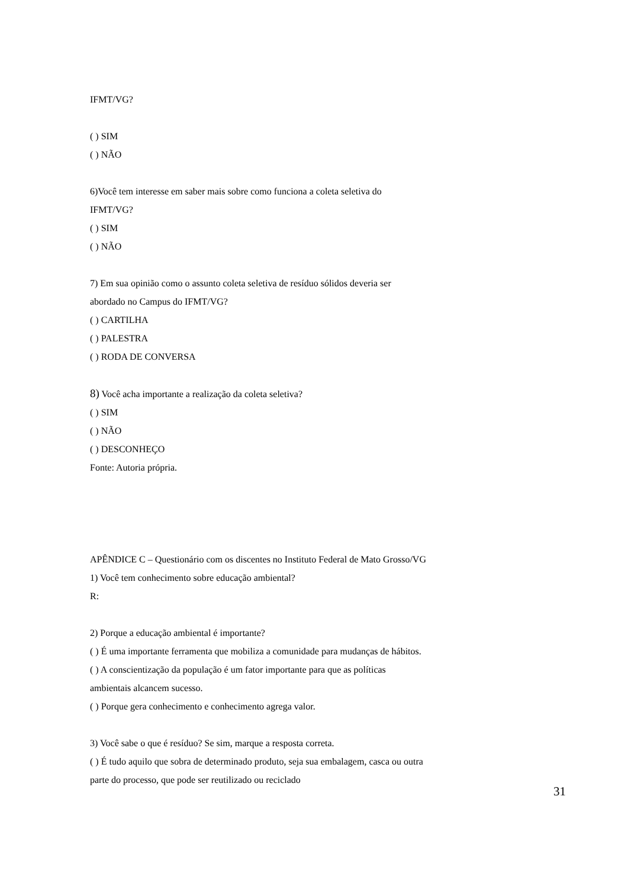IFMT/VG?
( ) SIM
( ) NÃO
6)Você tem interesse em saber mais sobre como funciona a coleta seletiva do
IFMT/VG?
( ) SIM
( ) NÃO
7) Em sua opinião como o assunto coleta seletiva de resíduo sólidos deveria ser
abordado no Campus do IFMT/VG?
( ) CARTILHA
( ) PALESTRA
( ) RODA DE CONVERSA
8) Você acha importante a realização da coleta seletiva?
( ) SIM
( ) NÃO
( ) DESCONHEÇO
Fonte: Autoria própria.
APÊNDICE C – Questionário com os discentes no Instituto Federal de Mato Grosso/VG
1) Você tem conhecimento sobre educação ambiental?
R:
2) Porque a educação ambiental é importante?
( ) É uma importante ferramenta que mobiliza a comunidade para mudanças de hábitos.
( ) A conscientização da população é um fator importante para que as políticas
ambientais alcancem sucesso.
( ) Porque gera conhecimento e conhecimento agrega valor.
3) Você sabe o que é resíduo? Se sim, marque a resposta correta.
( ) É tudo aquilo que sobra de determinado produto, seja sua embalagem, casca ou outra
parte do processo, que pode ser reutilizado ou reciclado
31